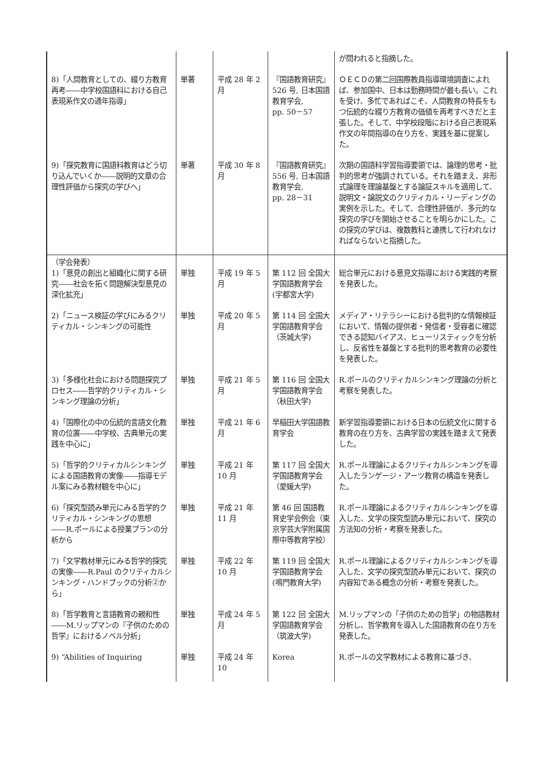| | | | | が問われると指摘した。 |
| 8)「人間教育としての、綴り方教育再考――中学校国語科における自己表現系作文の通年指導」 | 単著 | 平成 28 年 2 月 | 『国語教育研究』526 号, 日本国語教育学会, pp. 50－57 | ＯＥＣＤの第二回国際教員指導環境調査によれば、参加国中、日本は勤務時間が最も長い。これを受け、多忙であればこそ、人間教育の特長をもつ伝統的な綴り方教育の価値を再考すべきだと主張した。そして、中学校段階における自己表現系作文の年間指導の在り方を、実践を基に提案した。 |
| 9)「探究教育に国語科教育はどう切り込んでいくか――説明的文章の合理性評価から探究の学びへ」 | 単著 | 平成 30 年 8 月 | 『国語教育研究』556 号, 日本国語教育学会, pp. 28－31 | 次期の国語科学習指導要領では、論理的思考・批判的思考が強調されている。それを踏まえ、非形式論理を理論基盤とする論証スキルを適用して、説明文・論説文のクリティカル・リーディングの実例を示した。そして、合理性評価が、多元的な探究の学びを開始させることを明らかにした。この探究の学びは、複数教科と連携して行われなければならないと指摘した。 |
| （学会発表） 1)「意見の創出と組織化に関する研究――社会を拓く問題解決型意見の深化拡充」 | 単独 | 平成 19 年 5 月 | 第 112 回 全国大学国語教育学会(宇都宮大学) | 総合単元における意見文指導における実践的考察を発表した。 |
| 2)「ニュース検証の学びにみるクリティカル・シンキングの可能性 | 単独 | 平成 20 年 5 月 | 第 114 回 全国大学国語教育学会（茨城大学) | メディア・リテラシーにおける批判的な情報検証において、情報の提供者・発信者・受容者に確認できる認知バイアス、ヒューリスティックを分析し、反省性を基盤とする批判的思考教育の必要性を発表した。 |
| 3)「多様化社会における問題探究プロセス――哲学的クリティカル・シンキング理論の分析」 | 単独 | 平成 21 年 5 月 | 第 116 回 全国大学国語教育学会（秋田大学) | R.ポールのクリティカルシンキング理論の分析と考察を発表した。 |
| 4)「国際化の中の伝統的言語文化教育の位置――中学校、古典単元の実践を中心に」 | 単独 | 平成 21 年 6 月 | 早稲田大学国語教育学会 | 新学習指導要領における日本の伝統文化に関する教育の在り方を、古典学習の実践を踏まえて発表した。 |
| 5)「哲学的クリティカルシンキングによる国語教育の実像――指導モデル案にみる教材観を中心に」 | 単独 | 平成 21 年 10 月 | 第 117 回 全国大学国語教育学会（愛媛大学) | R.ポール理論によるクリティカルシンキングを導入したランゲージ・アーツ教育の構造を発表した。 |
| 6)「探究型読み単元にみる哲学的クリティカル・シンキングの思想――R.ポールによる授業プランの分析から | 単独 | 平成 21 年 11 月 | 第 46 回 国語教育史学会例会（東京学芸大学附属国際中等教育学校） | R.ポール理論によるクリティカルシンキングを導入した、文学の探究型読み単元において、探究の方法知の分析・考察を発表した。 |
| 7)「文学教材単元にみる哲学的探究の実像――R.Paul のクリティカルシンキング・ハンドブックの分析②から」 | 単独 | 平成 22 年 10 月 | 第 119 回 全国大学国語教育学会(鳴門教育大学) | R.ポール理論によるクリティカルシンキングを導入した、文学の探究型読み単元において、探究の内容知である概念の分析・考察を発表した。 |
| 8)「哲学教育と言語教育の親和性――M.リップマンの『子供のための哲学』におけるノベル分析」 | 単独 | 平成 24 年 5 月 | 第 122 回 全国大学国語教育学会（筑波大学) | M.リップマンの「子供のための哲学」の物語教材分析し、哲学教育を導入した国語教育の在り方を発表した。 |
| 9) “Abilities of Inquiring | 単独 | 平成 24 年 10 | Korea | R.ポールの文学教材による教育に基づき、 |